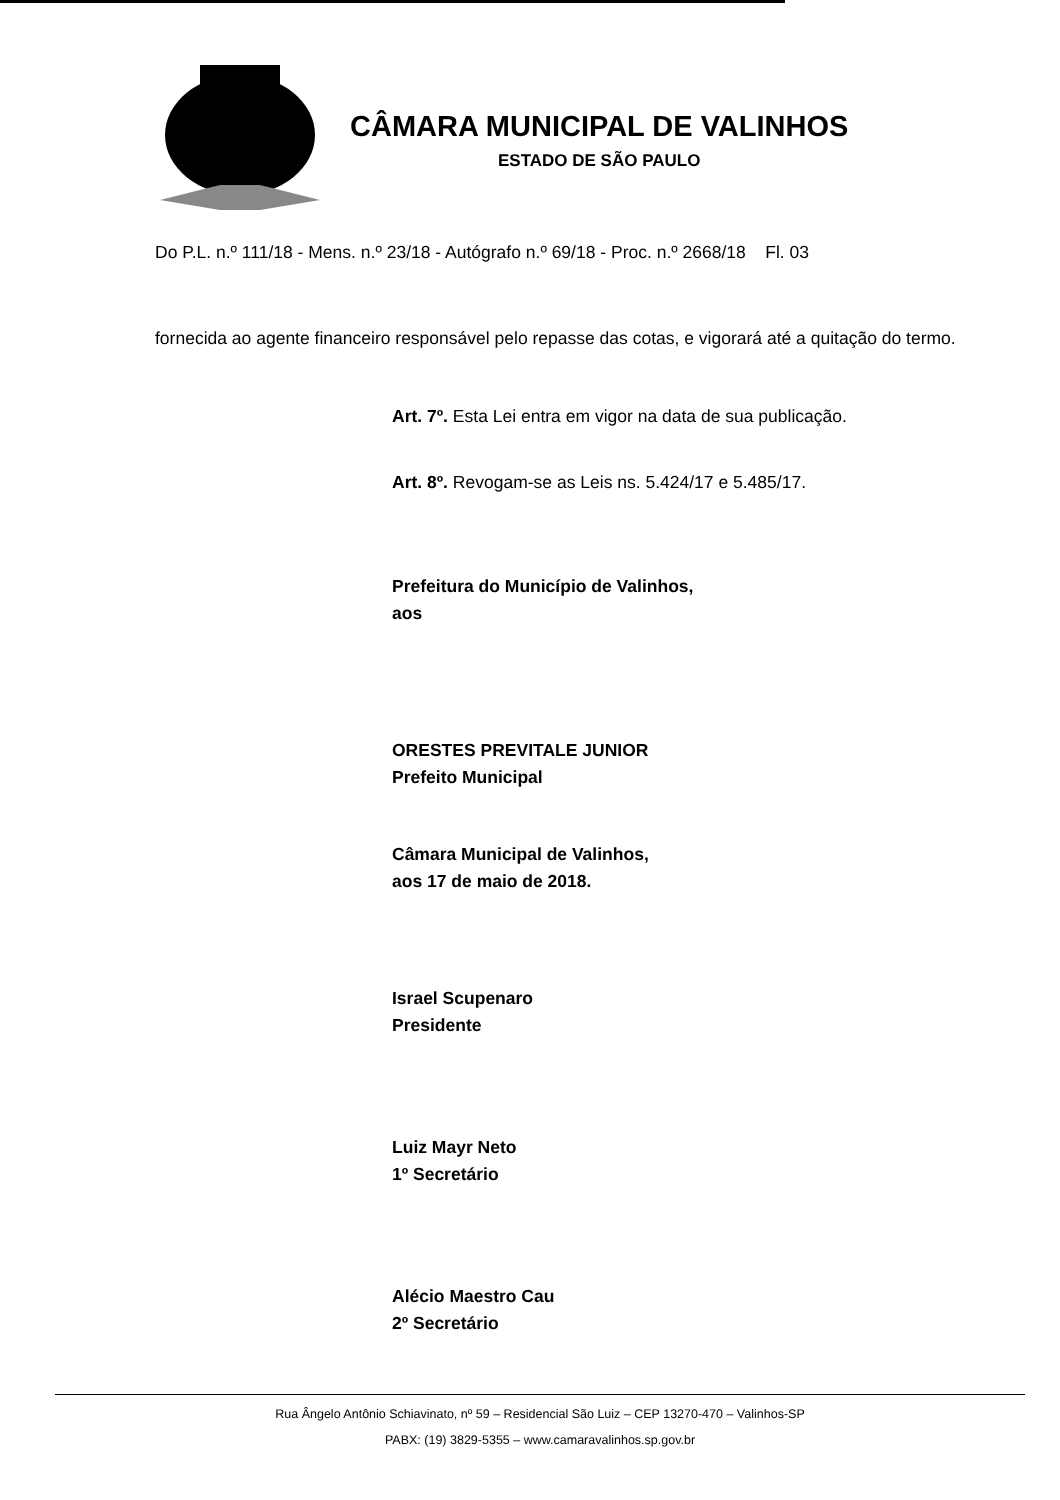CÂMARA MUNICIPAL DE VALINHOS
ESTADO DE SÃO PAULO
Do P.L. n.º 111/18 - Mens. n.º 23/18 - Autógrafo n.º 69/18 - Proc. n.º 2668/18 Fl. 03
fornecida ao agente financeiro responsável pelo repasse das cotas, e vigorará até a quitação do termo.
Art. 7º. Esta Lei entra em vigor na data de sua publicação.
Art. 8º. Revogam-se as Leis ns. 5.424/17 e 5.485/17.
Prefeitura do Município de Valinhos,
aos
ORESTES PREVITALE JUNIOR
Prefeito Municipal
Câmara Municipal de Valinhos,
aos 17 de maio de 2018.
Israel Scupenaro
Presidente
Luiz Mayr Neto
1º Secretário
Alécio Maestro Cau
2º Secretário
Rua Ângelo Antônio Schiavinato, nº 59 – Residencial São Luiz – CEP 13270-470 – Valinhos-SP
PABX: (19) 3829-5355 – www.camaravalinhos.sp.gov.br